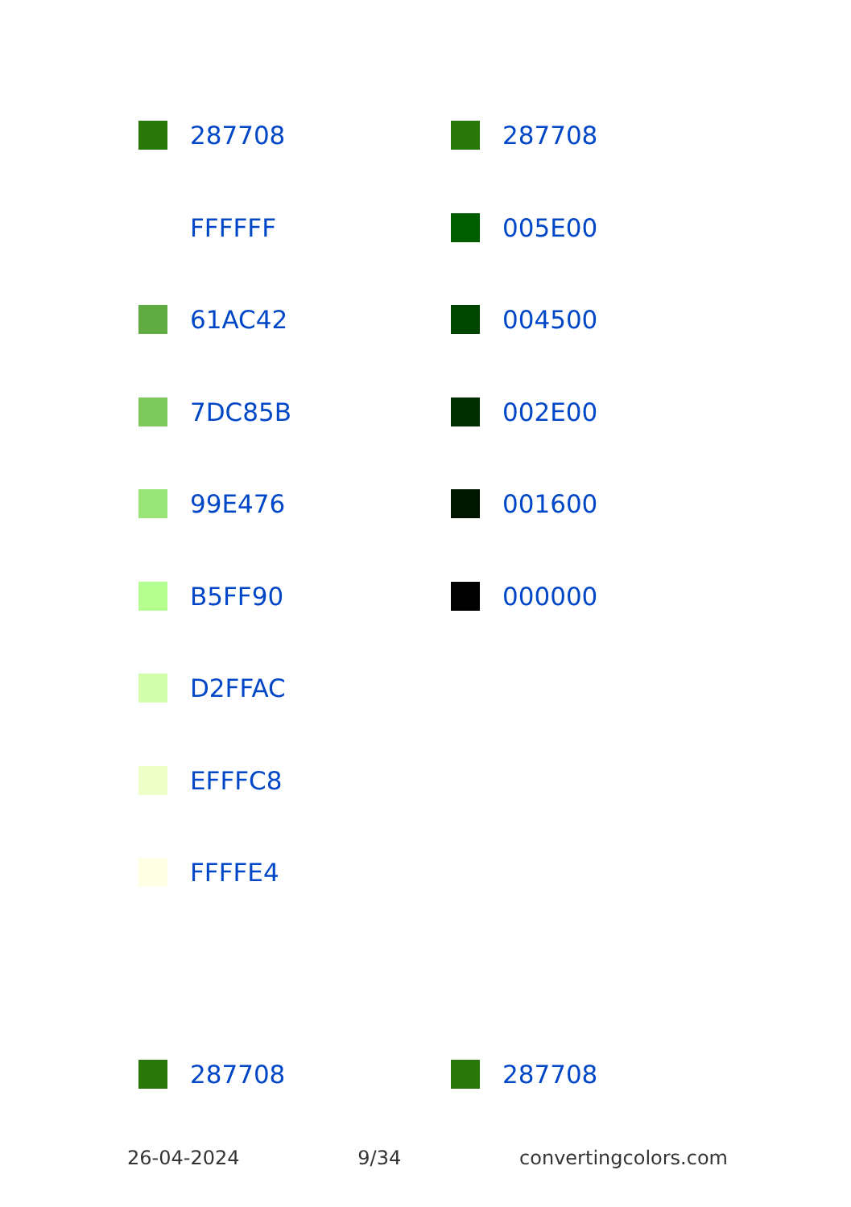287708 287708
FFFFFF 005E00
61AC42 004500
7DC85B 002E00
99E476 001600
B5FF90 000000
D2FFAC
EFFFC8
FFFFE4
287708 287708
26-04-2024 9/34 convertingcolors.com